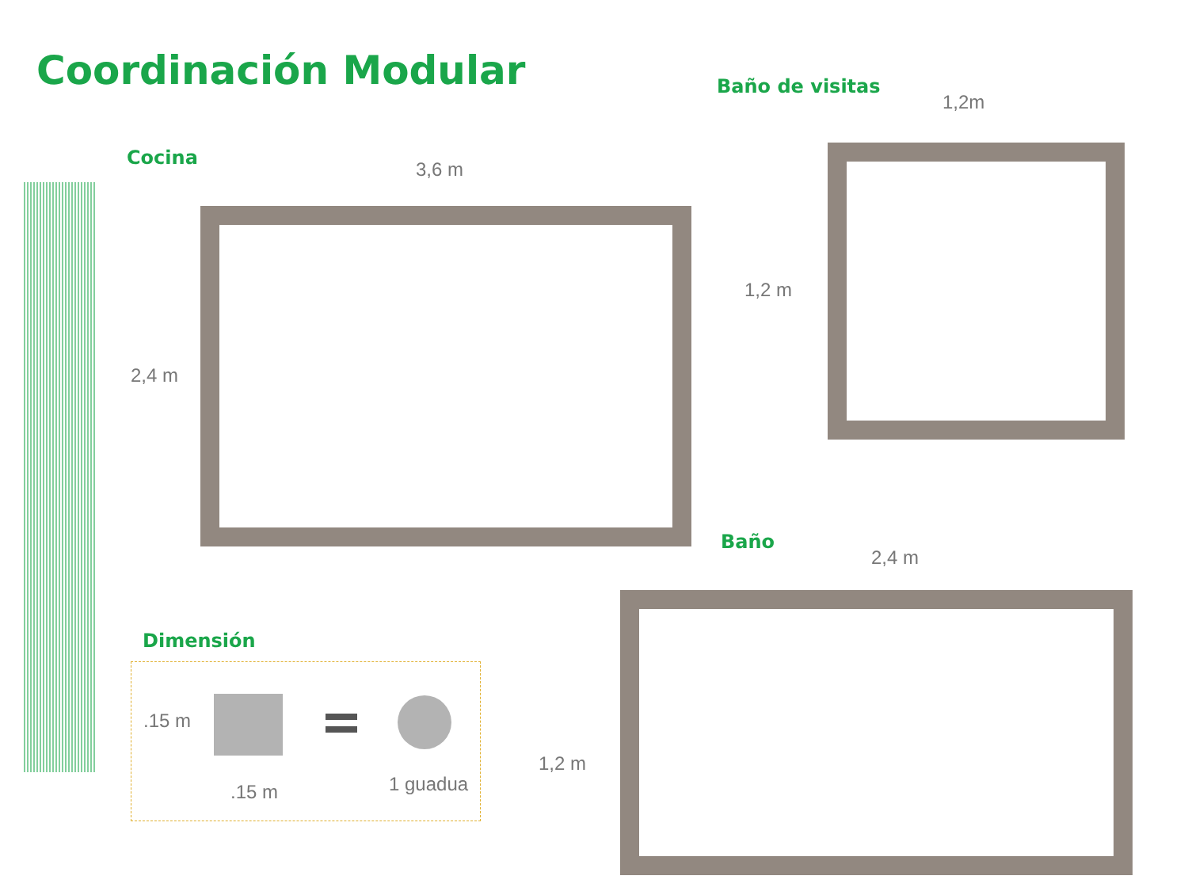Coordinación Modular
Cocina
3,6 m
2,4 m
Baño de visitas
1,2m
1,2 m
Baño
2,4 m
1,2 m
Dimensión
.15 m
.15 m 1 guadua